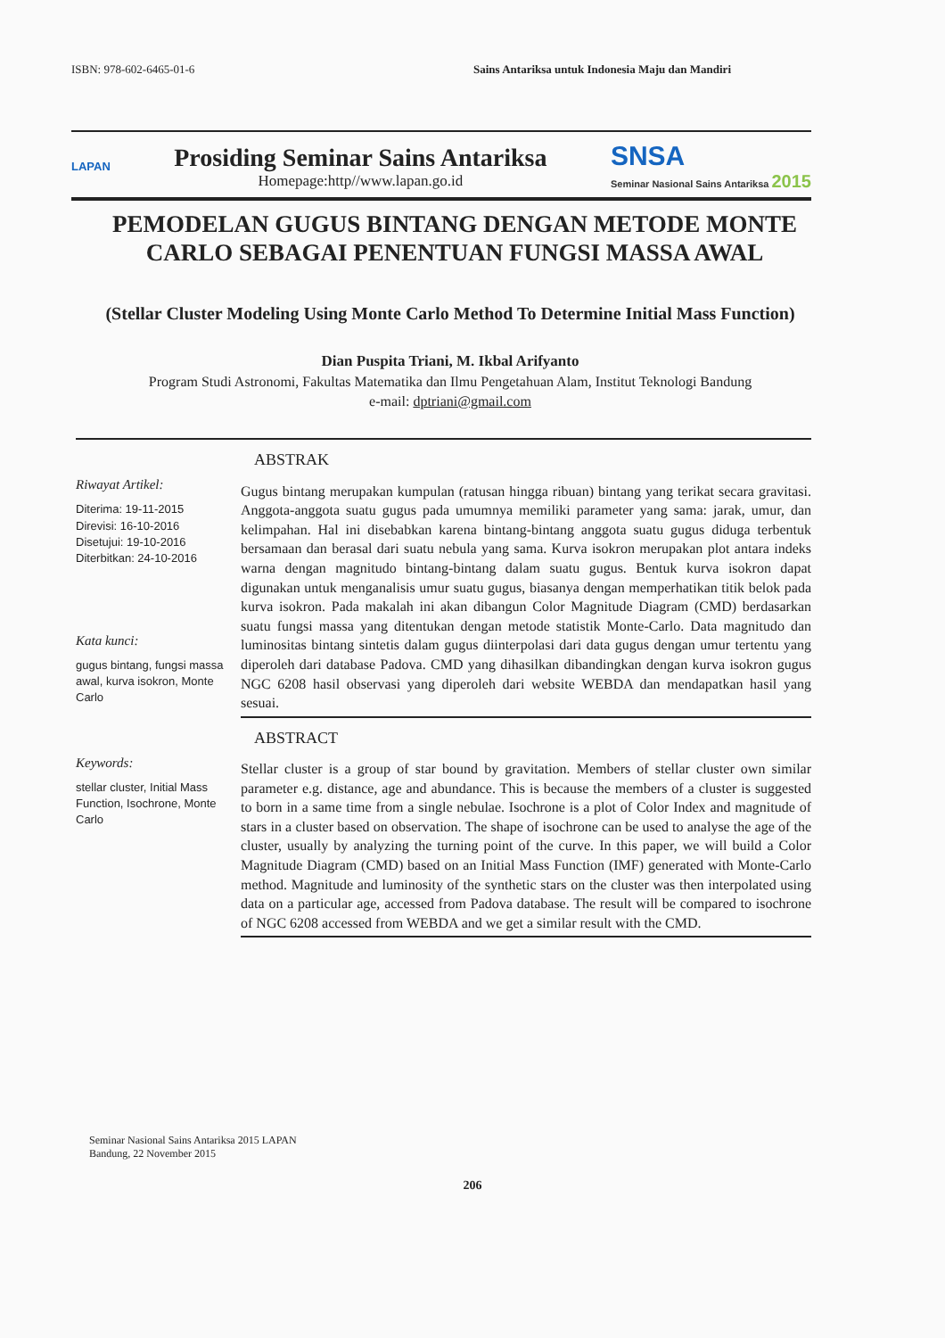ISBN: 978-602-6465-01-6 Sains Antariksa untuk Indonesia Maju dan Mandiri
LAPAN
Prosiding Seminar Sains Antariksa
Homepage:http//www.lapan.go.id
SNSA
Seminar Nasional Sains Antariksa 2015
PEMODELAN GUGUS BINTANG DENGAN METODE MONTE CARLO SEBAGAI PENENTUAN FUNGSI MASSA AWAL
(Stellar Cluster Modeling Using Monte Carlo Method To Determine Initial Mass Function)
Dian Puspita Triani, M. Ikbal Arifyanto
Program Studi Astronomi, Fakultas Matematika dan Ilmu Pengetahuan Alam, Institut Teknologi Bandung
e-mail: dptriani@gmail.com
Riwayat Artikel:
Diterima: 19-11-2015
Direvisi: 16-10-2016
Disetujui: 19-10-2016
Diterbitkan: 24-10-2016
Kata kunci:
gugus bintang, fungsi massa awal, kurva isokron, Monte Carlo
ABSTRAK
Gugus bintang merupakan kumpulan (ratusan hingga ribuan) bintang yang terikat secara gravitasi. Anggota-anggota suatu gugus pada umumnya memiliki parameter yang sama: jarak, umur, dan kelimpahan. Hal ini disebabkan karena bintang-bintang anggota suatu gugus diduga terbentuk bersamaan dan berasal dari suatu nebula yang sama. Kurva isokron merupakan plot antara indeks warna dengan magnitudo bintang-bintang dalam suatu gugus. Bentuk kurva isokron dapat digunakan untuk menganalisis umur suatu gugus, biasanya dengan memperhatikan titik belok pada kurva isokron. Pada makalah ini akan dibangun Color Magnitude Diagram (CMD) berdasarkan suatu fungsi massa yang ditentukan dengan metode statistik Monte-Carlo. Data magnitudo dan luminositas bintang sintetis dalam gugus diinterpolasi dari data gugus dengan umur tertentu yang diperoleh dari database Padova. CMD yang dihasilkan dibandingkan dengan kurva isokron gugus NGC 6208 hasil observasi yang diperoleh dari website WEBDA dan mendapatkan hasil yang sesuai.
Keywords:
stellar cluster, Initial Mass Function, Isochrone, Monte Carlo
ABSTRACT
Stellar cluster is a group of star bound by gravitation. Members of stellar cluster own similar parameter e.g. distance, age and abundance. This is because the members of a cluster is suggested to born in a same time from a single nebulae. Isochrone is a plot of Color Index and magnitude of stars in a cluster based on observation. The shape of isochrone can be used to analyse the age of the cluster, usually by analyzing the turning point of the curve. In this paper, we will build a Color Magnitude Diagram (CMD) based on an Initial Mass Function (IMF) generated with Monte-Carlo method. Magnitude and luminosity of the synthetic stars on the cluster was then interpolated using data on a particular age, accessed from Padova database. The result will be compared to isochrone of NGC 6208 accessed from WEBDA and we get a similar result with the CMD.
Seminar Nasional Sains Antariksa 2015 LAPAN
Bandung, 22 November 2015
206